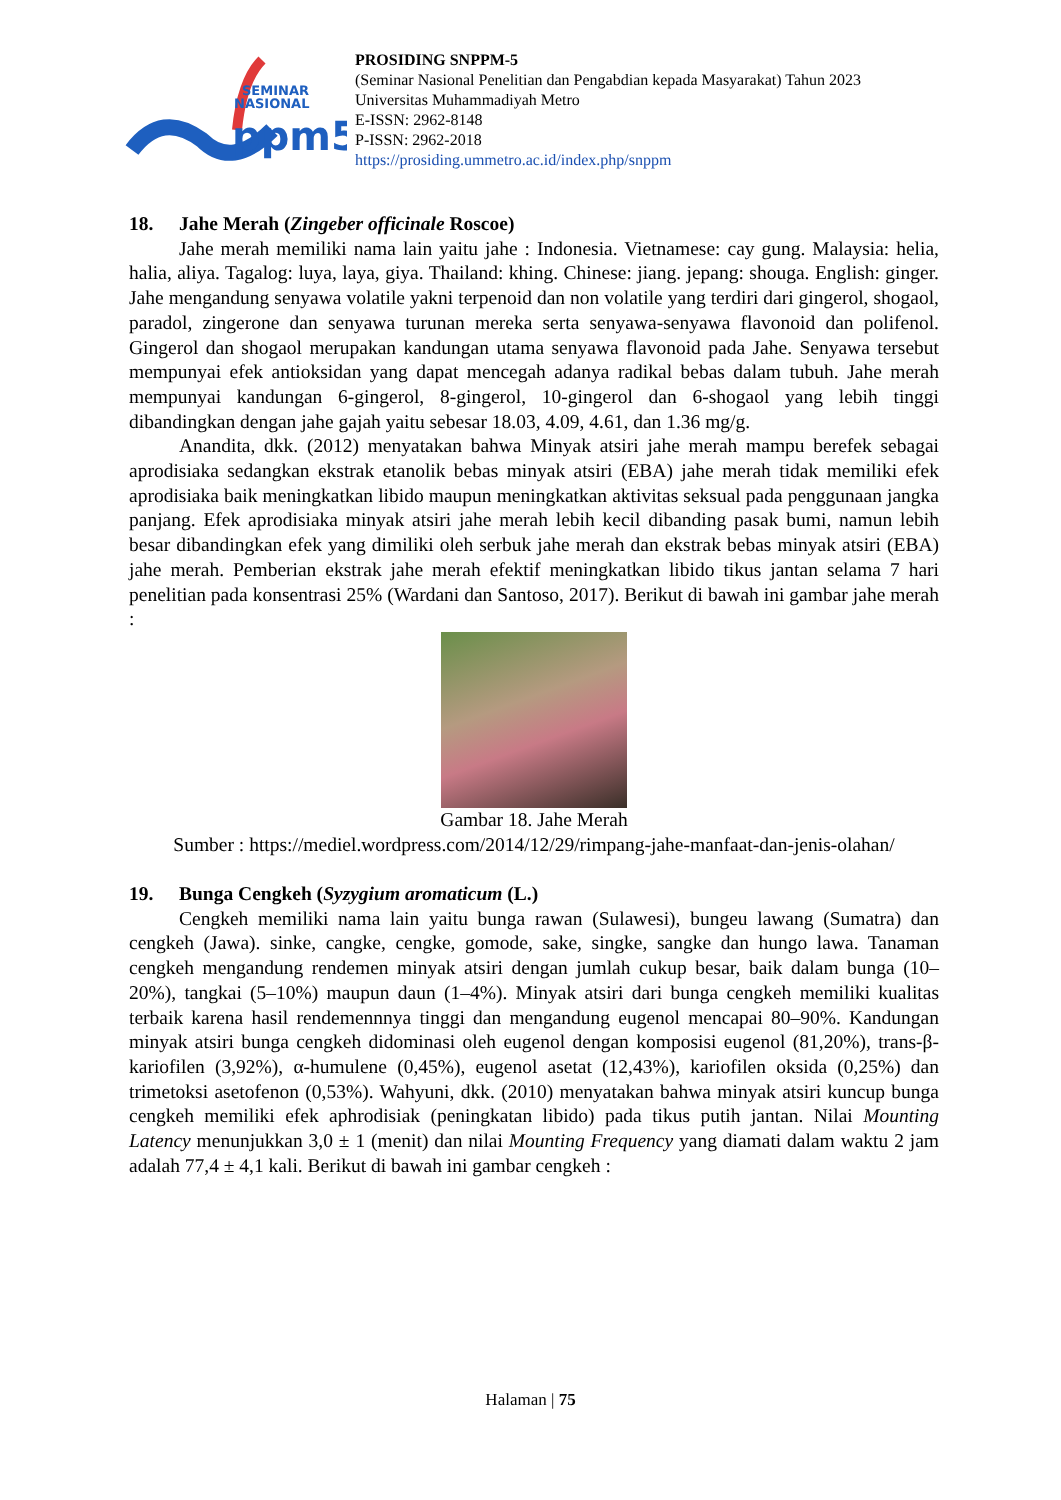SEMINAR
NASIONAL
ppm5
PROSIDING SNPPM-5
(Seminar Nasional Penelitian dan Pengabdian kepada Masyarakat) Tahun 2023
Universitas Muhammadiyah Metro
E-ISSN: 2962-8148
P-ISSN: 2962-2018
https://prosiding.ummetro.ac.id/index.php/snppm
18. Jahe Merah (Zingeber officinale Roscoe)
Jahe merah memiliki nama lain yaitu jahe : Indonesia. Vietnamese: cay gung. Malaysia: helia, halia, aliya. Tagalog: luya, laya, giya. Thailand: khing. Chinese: jiang. jepang: shouga. English: ginger. Jahe mengandung senyawa volatile yakni terpenoid dan non volatile yang terdiri dari gingerol, shogaol, paradol, zingerone dan senyawa turunan mereka serta senyawa-senyawa flavonoid dan polifenol. Gingerol dan shogaol merupakan kandungan utama senyawa flavonoid pada Jahe. Senyawa tersebut mempunyai efek antioksidan yang dapat mencegah adanya radikal bebas dalam tubuh. Jahe merah mempunyai kandungan 6-gingerol, 8-gingerol, 10-gingerol dan 6-shogaol yang lebih tinggi dibandingkan dengan jahe gajah yaitu sebesar 18.03, 4.09, 4.61, dan 1.36 mg/g.
Anandita, dkk. (2012) menyatakan bahwa Minyak atsiri jahe merah mampu berefek sebagai aprodisiaka sedangkan ekstrak etanolik bebas minyak atsiri (EBA) jahe merah tidak memiliki efek aprodisiaka baik meningkatkan libido maupun meningkatkan aktivitas seksual pada penggunaan jangka panjang. Efek aprodisiaka minyak atsiri jahe merah lebih kecil dibanding pasak bumi, namun lebih besar dibandingkan efek yang dimiliki oleh serbuk jahe merah dan ekstrak bebas minyak atsiri (EBA) jahe merah. Pemberian ekstrak jahe merah efektif meningkatkan libido tikus jantan selama 7 hari penelitian pada konsentrasi 25% (Wardani dan Santoso, 2017). Berikut di bawah ini gambar jahe merah :
Gambar 18. Jahe Merah
Sumber : https://mediel.wordpress.com/2014/12/29/rimpang-jahe-manfaat-dan-jenis-olahan/
19. Bunga Cengkeh (Syzygium aromaticum (L.)
Cengkeh memiliki nama lain yaitu bunga rawan (Sulawesi), bungeu lawang (Sumatra) dan cengkeh (Jawa). sinke, cangke, cengke, gomode, sake, singke, sangke dan hungo lawa. Tanaman cengkeh mengandung rendemen minyak atsiri dengan jumlah cukup besar, baik dalam bunga (10–20%), tangkai (5–10%) maupun daun (1–4%). Minyak atsiri dari bunga cengkeh memiliki kualitas terbaik karena hasil rendemennnya tinggi dan mengandung eugenol mencapai 80–90%. Kandungan minyak atsiri bunga cengkeh didominasi oleh eugenol dengan komposisi eugenol (81,20%), trans-β-kariofilen (3,92%), α-humulene (0,45%), eugenol asetat (12,43%), kariofilen oksida (0,25%) dan trimetoksi asetofenon (0,53%). Wahyuni, dkk. (2010) menyatakan bahwa minyak atsiri kuncup bunga cengkeh memiliki efek aphrodisiak (peningkatan libido) pada tikus putih jantan. Nilai Mounting Latency menunjukkan 3,0 ± 1 (menit) dan nilai Mounting Frequency yang diamati dalam waktu 2 jam adalah 77,4 ± 4,1 kali. Berikut di bawah ini gambar cengkeh :
Halaman | 75